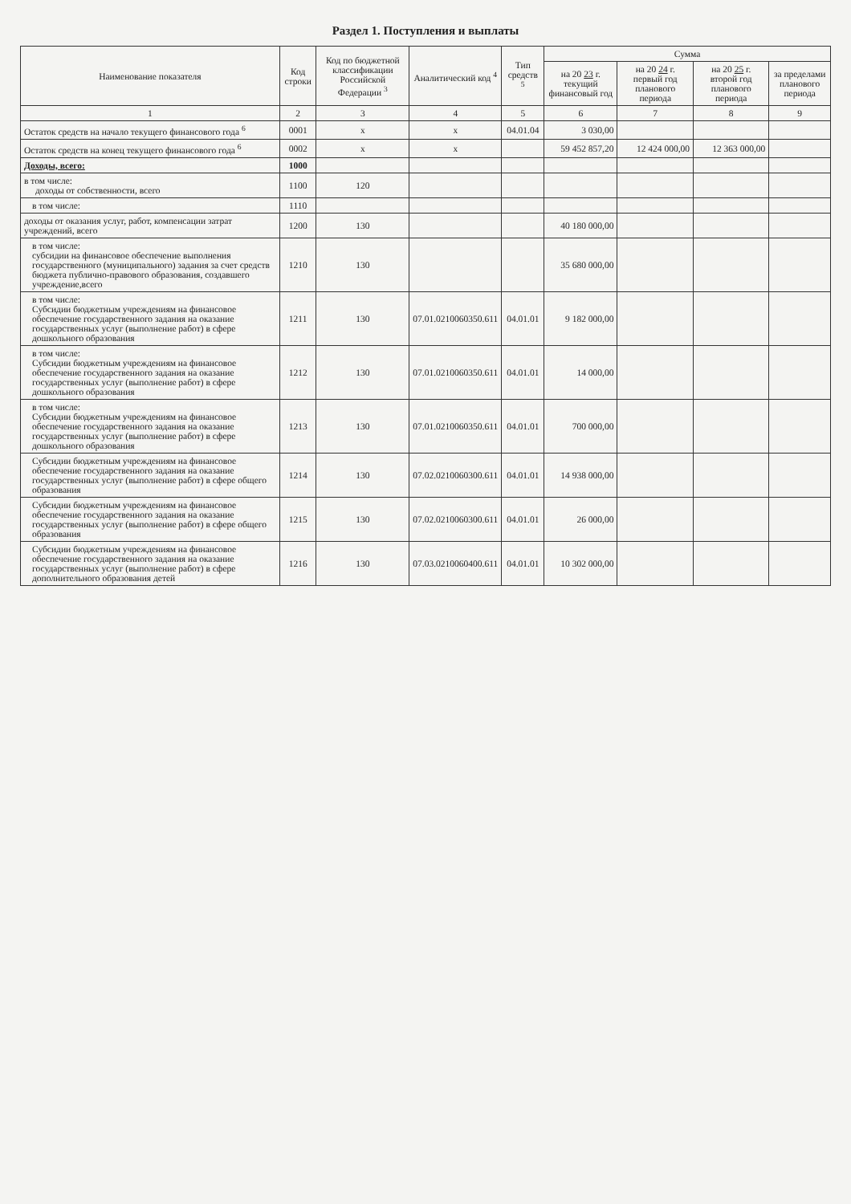Раздел 1. Поступления и выплаты
| Наименование показателя | Код строки | Код по бюджетной классификации Российской Федерации <sup>3</sup> | Аналитический код <sup>4</sup> | Тип средств <sup>5</sup> | Сумма | | | |
| --- | --- | --- | --- | --- | --- | --- | --- | --- |
| | | | | | на 20 23 г. текущий финансовый год | на 20 24 г. первый год планового периода | на 20 25 г. второй год планового периода | за пределами планового периода |
| 1 | 2 | 3 | 4 | 5 | 6 | 7 | 8 | 9 |
| Остаток средств на начало текущего финансового года <sup>6</sup> | 0001 | x | x | 04.01.04 | 3 030,00 | | | |
| Остаток средств на конец текущего финансового года <sup>6</sup> | 0002 | x | x | | 59 452 857,20 | 12 424 000,00 | 12 363 000,00 | |
| Доходы, всего: | 1000 | | | | | | | |
| в том числе: доходы от собственности, всего | 1100 | 120 | | | | | | |
| в том числе: | 1110 | | | | | | | |
| доходы от оказания услуг, работ, компенсации затрат учреждений, всего | 1200 | 130 | | | 40 180 000,00 | | | |
| в том числе: субсидии на финансовое обеспечение выполнения государственного (муниципального) задания за счет средств бюджета публично-правового образования, создавшего учреждение,всего | 1210 | 130 | | | 35 680 000,00 | | | |
| в том числе: Субсидии бюджетным учреждениям на финансовое обеспечение государственного задания на оказание государственных услуг (выполнение работ) в сфере дошкольного образования | 1211 | 130 | 07.01.0210060350.611 | 04.01.01 | 9 182 000,00 | | | |
| в том числе: Субсидии бюджетным учреждениям на финансовое обеспечение государственного задания на оказание государственных услуг (выполнение работ) в сфере дошкольного образования | 1212 | 130 | 07.01.0210060350.611 | 04.01.01 | 14 000,00 | | | |
| в том числе: Субсидии бюджетным учреждениям на финансовое обеспечение государственного задания на оказание государственных услуг (выполнение работ) в сфере дошкольного образования | 1213 | 130 | 07.01.0210060350.611 | 04.01.01 | 700 000,00 | | | |
| Субсидии бюджетным учреждениям на финансовое обеспечение государственного задания на оказание государственных услуг (выполнение работ) в сфере общего образования | 1214 | 130 | 07.02.0210060300.611 | 04.01.01 | 14 938 000,00 | | | |
| Субсидии бюджетным учреждениям на финансовое обеспечение государственного задания на оказание государственных услуг (выполнение работ) в сфере общего образования | 1215 | 130 | 07.02.0210060300.611 | 04.01.01 | 26 000,00 | | | |
| Субсидии бюджетным учреждениям на финансовое обеспечение государственного задания на оказание государственных услуг (выполнение работ) в сфере дополнительного образования детей | 1216 | 130 | 07.03.0210060400.611 | 04.01.01 | 10 302 000,00 | | | |